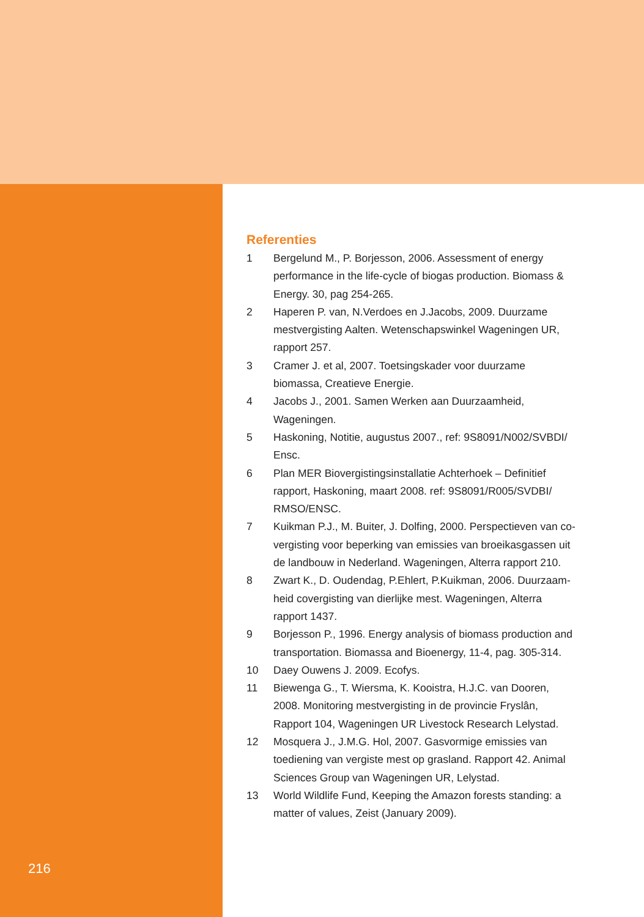Referenties
1 Bergelund M., P. Borjesson, 2006. Assessment of energy performance in the life-cycle of biogas production. Biomass & Energy. 30, pag 254-265.
2 Haperen P. van, N.Verdoes en J.Jacobs, 2009. Duurzame mestvergisting Aalten. Wetenschapswinkel Wageningen UR, rapport 257.
3 Cramer J. et al, 2007. Toetsingskader voor duurzame biomassa, Creatieve Energie.
4 Jacobs J., 2001. Samen Werken aan Duurzaamheid, Wageningen.
5 Haskoning, Notitie, augustus 2007., ref: 9S8091/N002/SVBDI/ Ensc.
6 Plan MER Biovergistingsinstallatie Achterhoek – Definitief rapport, Haskoning, maart 2008. ref: 9S8091/R005/SVDBI/ RMSO/ENSC.
7 Kuikman P.J., M. Buiter, J. Dolfing, 2000. Perspectieven van co-vergisting voor beperking van emissies van broeikasgassen uit de landbouw in Nederland. Wageningen, Alterra rapport 210.
8 Zwart K., D. Oudendag, P.Ehlert, P.Kuikman, 2006. Duurzaam-heid covergisting van dierlijke mest. Wageningen, Alterra rapport 1437.
9 Borjesson P., 1996. Energy analysis of biomass production and transportation. Biomassa and Bioenergy, 11-4, pag. 305-314.
10 Daey Ouwens J. 2009. Ecofys.
11 Biewenga G., T. Wiersma, K. Kooistra, H.J.C. van Dooren, 2008. Monitoring mestvergisting in de provincie Fryslân, Rapport 104, Wageningen UR Livestock Research Lelystad.
12 Mosquera J., J.M.G. Hol, 2007. Gasvormige emissies van toediening van vergiste mest op grasland. Rapport 42. Animal Sciences Group van Wageningen UR, Lelystad.
13 World Wildlife Fund, Keeping the Amazon forests standing: a matter of values, Zeist (January 2009).
216